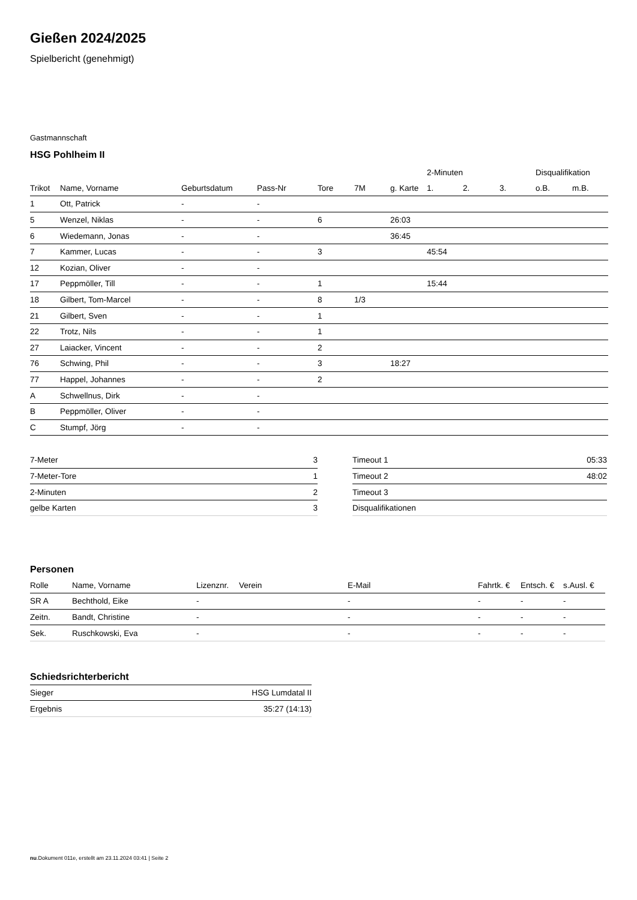Gießen 2024/2025
Spielbericht (genehmigt)
Gastmannschaft
HSG Pohlheim II
| | | | | | | | 2-Minuten | | | Disqualifikation | |
| --- | --- | --- | --- | --- | --- | --- | --- | --- | --- | --- | --- |
| Trikot | Name, Vorname | Geburtsdatum | Pass-Nr | Tore | 7M | g. Karte | 1. | 2. | 3. | o.B. | m.B. |
| 1 | Ott, Patrick | - | - | | | | | | | | |
| 5 | Wenzel, Niklas | - | - | 6 | | 26:03 | | | | | |
| 6 | Wiedemann, Jonas | - | - | | | 36:45 | | | | | |
| 7 | Kammer, Lucas | - | - | 3 | | | 45:54 | | | | |
| 12 | Kozian, Oliver | - | - | | | | | | | | |
| 17 | Peppmöller, Till | - | - | 1 | | | 15:44 | | | | |
| 18 | Gilbert, Tom-Marcel | - | - | 8 | 1/3 | | | | | | |
| 21 | Gilbert, Sven | - | - | 1 | | | | | | | |
| 22 | Trotz, Nils | - | - | 1 | | | | | | | |
| 27 | Laiacker, Vincent | - | - | 2 | | | | | | | |
| 76 | Schwing, Phil | - | - | 3 | | 18:27 | | | | | |
| 77 | Happel, Johannes | - | - | 2 | | | | | | | |
| A | Schwellnus, Dirk | - | - | | | | | | | | |
| B | Peppmöller, Oliver | - | - | | | | | | | | |
| C | Stumpf, Jörg | - | - | | | | | | | | |
| 7-Meter | 3 |
| 7-Meter-Tore | 1 |
| 2-Minuten | 2 |
| gelbe Karten | 3 |
| Timeout 1 | 05:33 |
| Timeout 2 | 48:02 |
| Timeout 3 | |
| Disqualifikationen | |
Personen
| Rolle | Name, Vorname | Lizenznr. | Verein | E-Mail | Fahrtk. € | Entsch. € | s.Ausl. € |
| --- | --- | --- | --- | --- | --- | --- | --- |
| SR A | Bechthold, Eike | - | | - | - | - | - |
| Zeitn. | Bandt, Christine | - | | - | - | - | - |
| Sek. | Ruschkowski, Eva | - | | - | - | - | - |
Schiedsrichterbericht
| Sieger | HSG Lumdatal II |
| Ergebnis | 35:27 (14:13) |
nu.Dokument 011e, erstellt am 23.11.2024 03:41 | Seite 2